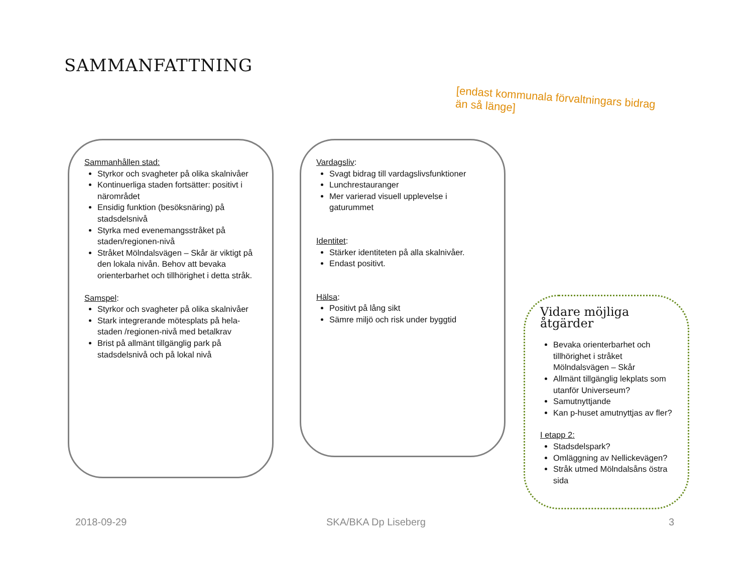SAMMANFATTNING
[endast kommunala förvaltningars bidrag än så länge]
Sammanhållen stad:
Styrkor och svagheter på olika skalnivåer
Kontinuerliga staden fortsätter: positivt i närområdet
Ensidig funktion (besöksnäring) på stadsdelsnivå
Styrka med evenemangsstråket på staden/regionen-nivå
Stråket Mölndalsvägen – Skår är viktigt på den lokala nivån. Behov att bevaka orienterbarhet och tillhörighet i detta stråk.
Samspel:
Styrkor och svagheter på olika skalnivåer
Stark integrerande mötesplats på hela-staden /regionen-nivå med betalkrav
Brist på allmänt tillgänglig park på stadsdelsnivå och på lokal nivå
Vardagsliv:
Svagt bidrag till vardagslivsfunktioner
Lunchrestauranger
Mer varierad visuell upplevelse i gaturummet
Identitet:
Stärker identiteten på alla skalnivåer.
Endast positivt.
Hälsa:
Positivt på lång sikt
Sämre miljö och risk under byggtid
Vidare möjliga åtgärder
Bevaka orienterbarhet och tillhörighet i stråket Mölndalsvägen – Skår
Allmänt tillgänglig lekplats som utanför Universeum?
Samutnyttjande
Kan p-huset amutnyttjas av fler?
I etapp 2:
Stadsdelspark?
Omläggning av Nellickevägen?
Stråk utmed Mölndalsåns östra sida
2018-09-29 SKA/BKA Dp Liseberg 3